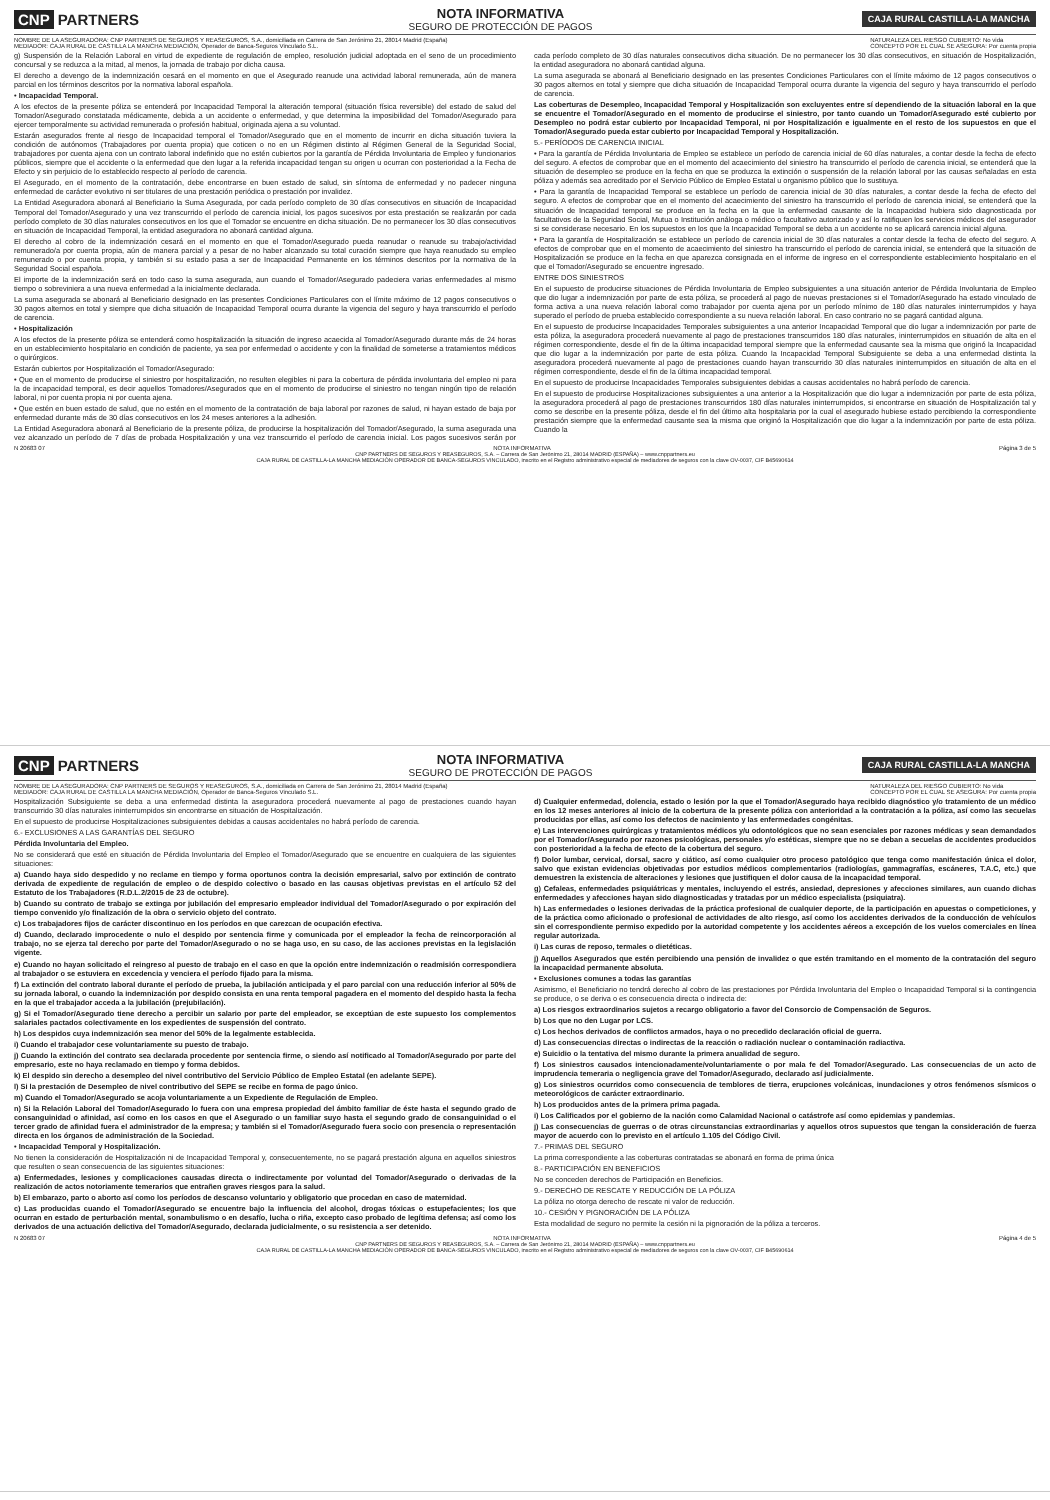CNP PARTNERS
NOTA INFORMATIVA
SEGURO DE PROTECCIÓN DE PAGOS
CAJA RURAL CASTILLA-LA MANCHA
NOMBRE DE LA ASEGURADORA: CNP PARTNERS DE SEGUROS Y REASEGUROS, S.A., domiciliada en Carrera de San Jerónimo 21, 28014 Madrid (España)
MEDIADOR: CAJA RURAL DE CASTILLA LA MANCHA MEDIACIÓN, Operador de Banca-Seguros Vinculado S.L.
NATURALEZA DEL RIESGO CUBIERTO: No vida
CONCEPTO POR EL CUAL SE ASEGURA: Por cuenta propia
g) Suspensión de la Relación Laboral en virtud de expediente de regulación de empleo, resolución judicial adoptada en el seno de un procedimiento concursal y se reduzca a la mitad, al menos, la jornada de trabajo por dicha causa.
El derecho a devengo de la indemnización cesará en el momento en que el Asegurado reanude una actividad laboral remunerada, aún de manera parcial en los términos descritos por la normativa laboral española.
• Incapacidad Temporal.
A los efectos de la presente póliza se entenderá por Incapacidad Temporal la alteración temporal (situación física reversible) del estado de salud del Tomador/Asegurado constatada médicamente, debida a un accidente o enfermedad, y que determina la imposibilidad del Tomador/Asegurado para ejercer temporalmente su actividad remunerada o profesión habitual, originada ajena a su voluntad.
Estarán asegurados frente al riesgo de Incapacidad temporal el Tomador/Asegurado que en el momento de incurrir en dicha situación tuviera la condición de autónomos (Trabajadores por cuenta propia) que coticen o no en un Régimen distinto al Régimen General de la Seguridad Social, trabajadores por cuenta ajena con un contrato laboral indefinido que no estén cubiertos por la garantía de Pérdida Involuntaria de Empleo y funcionarios públicos, siempre que el accidente o la enfermedad que den lugar a la referida incapacidad tengan su origen u ocurran con posterioridad a la Fecha de Efecto y sin perjuicio de lo establecido respecto al período de carencia.
El Asegurado, en el momento de la contratación, debe encontrarse en buen estado de salud, sin síntoma de enfermedad y no padecer ninguna enfermedad de carácter evolutivo ni ser titulares de una prestación periódica o prestación por invalidez.
La Entidad Aseguradora abonará al Beneficiario la Suma Asegurada, por cada período completo de 30 días consecutivos en situación de Incapacidad Temporal del Tomador/Asegurado y una vez transcurrido el período de carencia inicial, los pagos sucesivos por esta prestación se realizarán por cada período completo de 30 días naturales consecutivos en los que el Tomador se encuentre en dicha situación. De no permanecer los 30 días consecutivos en situación de Incapacidad Temporal, la entidad aseguradora no abonará cantidad alguna.
El derecho al cobro de la indemnización cesará en el momento en que el Tomador/Asegurado pueda reanudar o reanude su trabajo/actividad remunerado/a por cuenta propia, aún de manera parcial y a pesar de no haber alcanzado su total curación siempre que haya reanudado su empleo remunerado o por cuenta propia, y también si su estado pasa a ser de Incapacidad Permanente en los términos descritos por la normativa de la Seguridad Social española.
El importe de la indemnización será en todo caso la suma asegurada, aun cuando el Tomador/Asegurado padeciera varias enfermedades al mismo tiempo o sobreviniera a una nueva enfermedad a la inicialmente declarada.
La suma asegurada se abonará al Beneficiario designado en las presentes Condiciones Particulares con el límite máximo de 12 pagos consecutivos o 30 pagos alternos en total y siempre que dicha situación de Incapacidad Temporal ocurra durante la vigencia del seguro y haya transcurrido el período de carencia.
• Hospitalización
A los efectos de la presente póliza se entenderá como hospitalización la situación de ingreso acaecida al Tomador/Asegurado durante más de 24 horas en un establecimiento hospitalario en condición de paciente, ya sea por enfermedad o accidente y con la finalidad de someterse a tratamientos médicos o quirúrgicos.
Estarán cubiertos por Hospitalización el Tomador/Asegurado:
• Que en el momento de producirse el siniestro por hospitalización, no resulten elegibles ni para la cobertura de pérdida involuntaria del empleo ni para la de incapacidad temporal, es decir aquellos Tomadores/Asegurados que en el momento de producirse el siniestro no tengan ningún tipo de relación laboral, ni por cuenta propia ni por cuenta ajena.
• Que estén en buen estado de salud, que no estén en el momento de la contratación de baja laboral por razones de salud, ni hayan estado de baja por enfermedad durante más de 30 días consecutivos en los 24 meses anteriores a la adhesión.
La Entidad Aseguradora abonará al Beneficiario de la presente póliza, de producirse la hospitalización del Tomador/Asegurado, la suma asegurada una vez alcanzado un período de 7 días de probada Hospitalización y una vez transcurrido el período de carencia inicial. Los pagos sucesivos serán por cada período completo de 30 días naturales consecutivos dicha situación. De no permanecer los 30 días consecutivos, en situación de Hospitalización, la entidad aseguradora no abonará cantidad alguna.
La suma asegurada se abonará al Beneficiario designado en las presentes Condiciones Particulares con el límite máximo de 12 pagos consecutivos o 30 pagos alternos en total y siempre que dicha situación de Incapacidad Temporal ocurra durante la vigencia del seguro y haya transcurrido el período de carencia.
Las coberturas de Desempleo, Incapacidad Temporal y Hospitalización son excluyentes entre sí dependiendo de la situación laboral en la que se encuentre el Tomador/Asegurado en el momento de producirse el siniestro, por tanto cuando un Tomador/Asegurado esté cubierto por Desempleo no podrá estar cubierto por Incapacidad Temporal, ni por Hospitalización e igualmente en el resto de los supuestos en que el Tomador/Asegurado pueda estar cubierto por Incapacidad Temporal y Hospitalización.
5.- PERÍODOS DE CARENCIA INICIAL
• Para la garantía de Pérdida Involuntaria de Empleo se establece un período de carencia inicial de 60 días naturales, a contar desde la fecha de efecto del seguro. A efectos de comprobar que en el momento del acaecimiento del siniestro ha transcurrido el período de carencia inicial, se entenderá que la situación de desempleo se produce en la fecha en que se produzca la extinción o suspensión de la relación laboral por las causas señaladas en esta póliza y además sea acreditado por el Servicio Público de Empleo Estatal u organismo público que lo sustituya.
• Para la garantía de Incapacidad Temporal se establece un período de carencia inicial de 30 días naturales, a contar desde la fecha de efecto del seguro. A efectos de comprobar que en el momento del acaecimiento del siniestro ha transcurrido el período de carencia inicial, se entenderá que la situación de Incapacidad temporal se produce en la fecha en la que la enfermedad causante de la Incapacidad hubiera sido diagnosticada por facultativos de la Seguridad Social, Mutua o Institución análoga o médico o facultativo autorizado y así lo ratifiquen los servicios médicos del asegurador si se considerase necesario. En los supuestos en los que la Incapacidad Temporal se deba a un accidente no se aplicará carencia inicial alguna.
• Para la garantía de Hospitalización se establece un período de carencia inicial de 30 días naturales a contar desde la fecha de efecto del seguro. A efectos de comprobar que en el momento de acaecimiento del siniestro ha transcurrido el período de carencia inicial, se entenderá que la situación de Hospitalización se produce en la fecha en que aparezca consignada en el informe de ingreso en el correspondiente establecimiento hospitalario en el que el Tomador/Asegurado se encuentre ingresado.
ENTRE DOS SINIESTROS
En el supuesto de producirse situaciones de Pérdida Involuntaria de Empleo subsiguientes a una situación anterior de Pérdida Involuntaria de Empleo que dio lugar a indemnización por parte de esta póliza, se procederá al pago de nuevas prestaciones si el Tomador/Asegurado ha estado vinculado de forma activa a una nueva relación laboral como trabajador por cuenta ajena por un período mínimo de 180 días naturales ininterrumpidos y haya superado el período de prueba establecido correspondiente a su nueva relación laboral. En caso contrario no se pagará cantidad alguna.
En el supuesto de producirse Incapacidades Temporales subsiguientes a una anterior Incapacidad Temporal que dio lugar a indemnización por parte de esta póliza, la aseguradora procederá nuevamente al pago de prestaciones transcurridos 180 días naturales, ininterrumpidos en situación de alta en el régimen correspondiente, desde el fin de la última incapacidad temporal siempre que la enfermedad causante sea la misma que originó la Incapacidad que dio lugar a la indemnización por parte de esta póliza. Cuando la Incapacidad Temporal Subsiguiente se deba a una enfermedad distinta la aseguradora procederá nuevamente al pago de prestaciones cuando hayan transcurrido 30 días naturales ininterrumpidos en situación de alta en el régimen correspondiente, desde el fin de la última incapacidad temporal.
En el supuesto de producirse Incapacidades Temporales subsiguientes debidas a causas accidentales no habrá período de carencia.
En el supuesto de producirse Hospitalizaciones subsiguientes a una anterior a la Hospitalización que dio lugar a indemnización por parte de esta póliza, la aseguradora procederá al pago de prestaciones transcurridos 180 días naturales ininterrumpidos, si encontrarse en situación de Hospitalización tal y como se describe en la presente póliza, desde el fin del último alta hospitalaria por la cual el asegurado hubiese estado percibiendo la correspondiente prestación siempre que la enfermedad causante sea la misma que originó la Hospitalización que dio lugar a la indemnización por parte de esta póliza. Cuando la
N 20683 07 NOTA INFORMATIVA Página 3 de 5
CNP PARTNERS DE SEGUROS Y REASEGUROS, S.A. – Carrera de San Jerónimo 21, 28014 MADRID (ESPAÑA) – www.cnppartners.eu
CAJA RURAL DE CASTILLA-LA MANCHA MEDIACIÓN OPERADOR DE BANCA-SEGUROS VINCULADO, inscrito en el Registro administrativo especial de mediadores de seguros con la clave OV-0037, CIF B45690614
CNP PARTNERS
NOTA INFORMATIVA
SEGURO DE PROTECCIÓN DE PAGOS
CAJA RURAL CASTILLA-LA MANCHA
NOMBRE DE LA ASEGURADORA: CNP PARTNERS DE SEGUROS Y REASEGUROS, S.A., domiciliada en Carrera de San Jerónimo 21, 28014 Madrid (España)
MEDIADOR: CAJA RURAL DE CASTILLA LA MANCHA MEDIACIÓN, Operador de Banca-Seguros Vinculado S.L.
NATURALEZA DEL RIESGO CUBIERTO: No vida
CONCEPTO POR EL CUAL SE ASEGURA: Por cuenta propia
Hospitalización Subsiguiente se deba a una enfermedad distinta la aseguradora procederá nuevamente al pago de prestaciones cuando hayan transcurrido 30 días naturales ininterrumpidos sin encontrarse en situación de Hospitalización.
En el supuesto de producirse Hospitalizaciones subsiguientes debidas a causas accidentales no habrá período de carencia.
6.- EXCLUSIONES A LAS GARANTÍAS DEL SEGURO
Pérdida Involuntaria del Empleo.
No se considerará que esté en situación de Pérdida Involuntaria del Empleo el Tomador/Asegurado que se encuentre en cualquiera de las siguientes situaciones:
a) Cuando haya sido despedido y no reclame en tiempo y forma oportunos contra la decisión empresarial, salvo por extinción de contrato derivada de expediente de regulación de empleo o de despido colectivo o basado en las causas objetivas previstas en el artículo 52 del Estatuto de los Trabajadores (R.D.L.2/2015 de 23 de octubre).
b) Cuando su contrato de trabajo se extinga por jubilación del empresario empleador individual del Tomador/Asegurado o por expiración del tiempo convenido y/o finalización de la obra o servicio objeto del contrato.
c) Los trabajadores fijos de carácter discontinuo en los períodos en que carezcan de ocupación efectiva.
d) Cuando, declarado improcedente o nulo el despido por sentencia firme y comunicada por el empleador la fecha de reincorporación al trabajo, no se ejerza tal derecho por parte del Tomador/Asegurado o no se haga uso, en su caso, de las acciones previstas en la legislación vigente.
e) Cuando no hayan solicitado el reingreso al puesto de trabajo en el caso en que la opción entre indemnización o readmisión correspondiera al trabajador o se estuviera en excedencia y venciera el período fijado para la misma.
f) La extinción del contrato laboral durante el período de prueba, la jubilación anticipada y el paro parcial con una reducción inferior al 50% de su jornada laboral, o cuando la indemnización por despido consista en una renta temporal pagadera en el momento del despido hasta la fecha en la que el trabajador acceda a la jubilación (prejubilación).
g) Si el Tomador/Asegurado tiene derecho a percibir un salario por parte del empleador, se exceptúan de este supuesto los complementos salariales pactados colectivamente en los expedientes de suspensión del contrato.
h) Los despidos cuya indemnización sea menor del 50% de la legalmente establecida.
i) Cuando el trabajador cese voluntariamente su puesto de trabajo.
j) Cuando la extinción del contrato sea declarada procedente por sentencia firme, o siendo así notificado al Tomador/Asegurado por parte del empresario, este no haya reclamado en tiempo y forma debidos.
k) El despido sin derecho a desempleo del nivel contributivo del Servicio Público de Empleo Estatal (en adelante SEPE).
l) Si la prestación de Desempleo de nivel contributivo del SEPE se recibe en forma de pago único.
m) Cuando el Tomador/Asegurado se acoja voluntariamente a un Expediente de Regulación de Empleo.
n) Si la Relación Laboral del Tomador/Asegurado lo fuera con una empresa propiedad del ámbito familiar de éste hasta el segundo grado de consanguinidad o afinidad, así como en los casos en que el Asegurado o un familiar suyo hasta el segundo grado de consanguinidad o el tercer grado de afinidad fuera el administrador de la empresa; y también si el Tomador/Asegurado fuera socio con presencia o representación directa en los órganos de administración de la Sociedad.
• Incapacidad Temporal y Hospitalización.
No tienen la consideración de Hospitalización ni de Incapacidad Temporal y, consecuentemente, no se pagará prestación alguna en aquellos siniestros que resulten o sean consecuencia de las siguientes situaciones:
a) Enfermedades, lesiones y complicaciones causadas directa o indirectamente por voluntad del Tomador/Asegurado o derivadas de la realización de actos notoriamente temerarios que entrañen graves riesgos para la salud.
b) El embarazo, parto o aborto así como los períodos de descanso voluntario y obligatorio que procedan en caso de maternidad.
c) Las producidas cuando el Tomador/Asegurado se encuentre bajo la influencia del alcohol, drogas tóxicas o estupefacientes; los que ocurran en estado de perturbación mental, sonambulismo o en desafío, lucha o riña, excepto caso probado de legítima defensa; así como los derivados de una actuación delictiva del Tomador/Asegurado, declarada judicialmente, o su resistencia a ser detenido.
d) Cualquier enfermedad, dolencia, estado o lesión por la que el Tomador/Asegurado haya recibido diagnóstico y/o tratamiento de un médico en los 12 meses anteriores al inicio de la cobertura de la presente póliza con anterioridad a la contratación a la póliza, así como las secuelas producidas por ellas, así como los defectos de nacimiento y las enfermedades congénitas.
e) Las intervenciones quirúrgicas y tratamientos médicos y/u odontológicos que no sean esenciales por razones médicas y sean demandados por el Tomador/Asegurado por razones psicológicas, personales y/o estéticas, siempre que no se deban a secuelas de accidentes producidos con posterioridad a la fecha de efecto de la cobertura del seguro.
f) Dolor lumbar, cervical, dorsal, sacro y ciático, así como cualquier otro proceso patológico que tenga como manifestación única el dolor, salvo que existan evidencias objetivadas por estudios médicos complementarios (radiologías, gammagrafías, escáneres, T.A.C, etc.) que demuestren la existencia de alteraciones y lesiones que justifiquen el dolor causa de la incapacidad temporal.
g) Cefaleas, enfermedades psiquiátricas y mentales, incluyendo el estrés, ansiedad, depresiones y afecciones similares, aun cuando dichas enfermedades y afecciones hayan sido diagnosticadas y tratadas por un médico especialista (psiquiatra).
h) Las enfermedades o lesiones derivadas de la práctica profesional de cualquier deporte, de la participación en apuestas o competiciones, y de la práctica como aficionado o profesional de actividades de alto riesgo, así como los accidentes derivados de la conducción de vehículos sin el correspondiente permiso expedido por la autoridad competente y los accidentes aéreos a excepción de los vuelos comerciales en línea regular autorizada.
i) Las curas de reposo, termales o dietéticas.
j) Aquellos Asegurados que estén percibiendo una pensión de invalidez o que estén tramitando en el momento de la contratación del seguro la incapacidad permanente absoluta.
• Exclusiones comunes a todas las garantías
Asimismo, el Beneficiario no tendrá derecho al cobro de las prestaciones por Pérdida Involuntaria del Empleo o Incapacidad Temporal si la contingencia se produce, o se deriva o es consecuencia directa o indirecta de:
a) Los riesgos extraordinarios sujetos a recargo obligatorio a favor del Consorcio de Compensación de Seguros.
b) Los que no den Lugar por LCS.
c) Los hechos derivados de conflictos armados, haya o no precedido declaración oficial de guerra.
d) Las consecuencias directas o indirectas de la reacción o radiación nuclear o contaminación radiactiva.
e) Suicidio o la tentativa del mismo durante la primera anualidad de seguro.
f) Los siniestros causados intencionadamente/voluntariamente o por mala fe del Tomador/Asegurado. Las consecuencias de un acto de imprudencia temeraria o negligencia grave del Tomador/Asegurado, declarado así judicialmente.
g) Los siniestros ocurridos como consecuencia de temblores de tierra, erupciones volcánicas, inundaciones y otros fenómenos sísmicos o meteorológicos de carácter extraordinario.
h) Los producidos antes de la primera prima pagada.
i) Los Calificados por el gobierno de la nación como Calamidad Nacional o catástrofe así como epidemias y pandemias.
j) Las consecuencias de guerras o de otras circunstancias extraordinarias y aquellos otros supuestos que tengan la consideración de fuerza mayor de acuerdo con lo previsto en el artículo 1.105 del Código Civil.
7.- PRIMAS DEL SEGURO
La prima correspondiente a las coberturas contratadas se abonará en forma de prima única
8.- PARTICIPACIÓN EN BENEFICIOS
No se conceden derechos de Participación en Beneficios.
9.- DERECHO DE RESCATE Y REDUCCIÓN DE LA PÓLIZA
La póliza no otorga derecho de rescate ni valor de reducción.
10.- CESIÓN Y PIGNORACIÓN DE LA PÓLIZA
Esta modalidad de seguro no permite la cesión ni la pignoración de la póliza a terceros.
N 20683 07 NOTA INFORMATIVA Página 4 de 5
CNP PARTNERS DE SEGUROS Y REASEGUROS, S.A. – Carrera de San Jerónimo 21, 28014 MADRID (ESPAÑA) – www.cnppartners.eu
CAJA RURAL DE CASTILLA-LA MANCHA MEDIACIÓN OPERADOR DE BANCA-SEGUROS VINCULADO, inscrito en el Registro administrativo especial de mediadores de seguros con la clave OV-0037, CIF B45690614